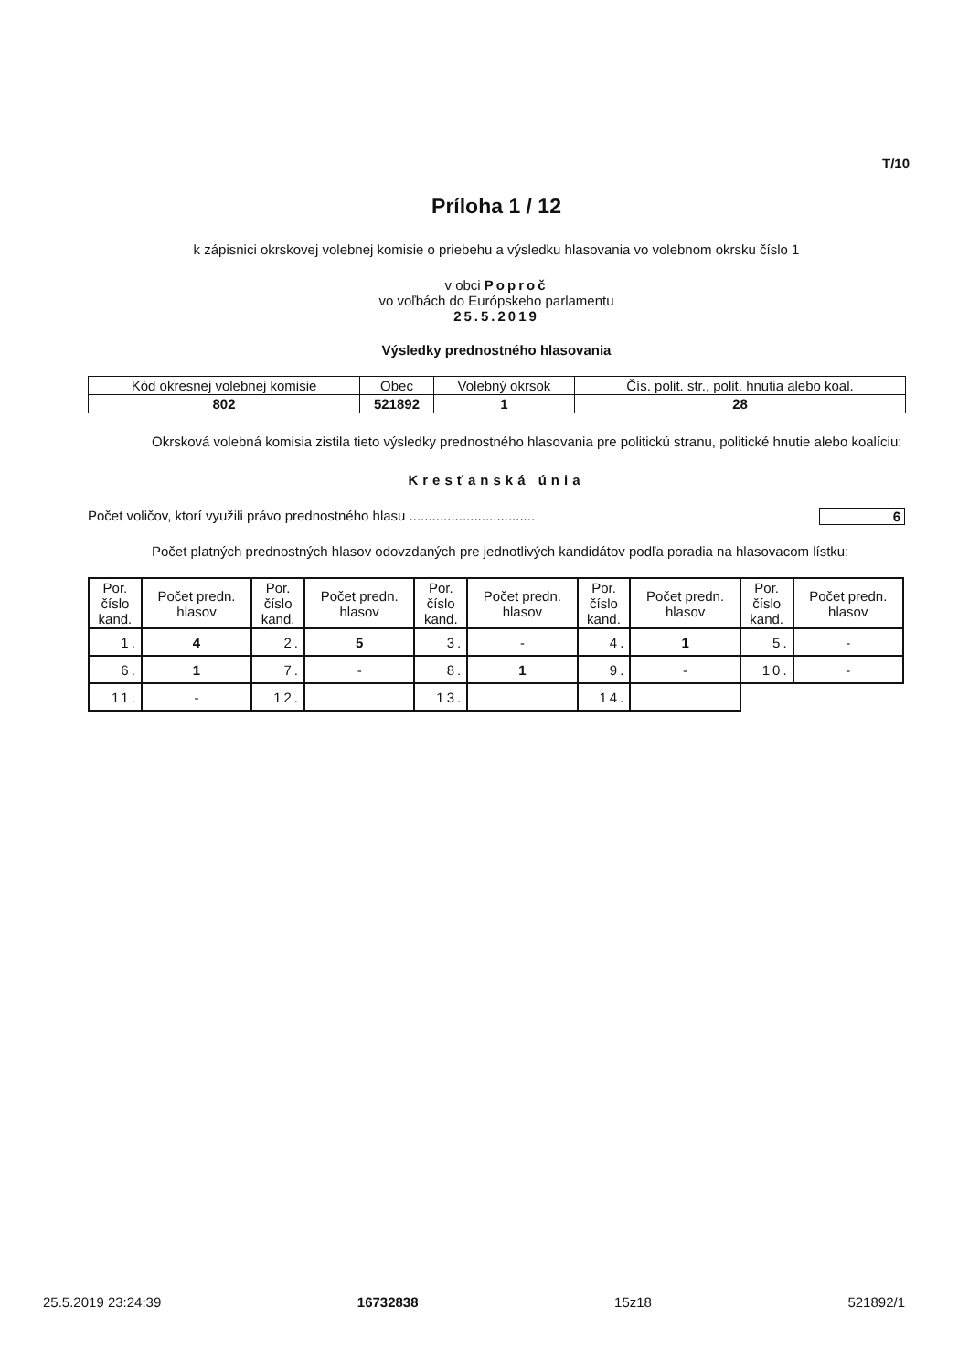T/10
Príloha 1 / 12
k zápisnici okrskovej volebnej komisie o priebehu a výsledku hlasovania vo volebnom okrsku číslo 1
v obci Poproč
vo voľbách do Európskeho parlamentu
25.5.2019
Výsledky prednostného hlasovania
| Kód okresnej volebnej komisie | Obec | Volebný okrsok | Čís. polit. str., polit. hnutia alebo koal. |
| 802 | 521892 | 1 | 28 |
Okrsková volebná komisia zistila tieto výsledky prednostného hlasovania pre politickú stranu, politické hnutie alebo koalíciu:
Kresťanská únia
Počet voličov, ktorí využili právo prednostného hlasu ................................. 6
Počet platných prednostných hlasov odovzdaných pre jednotlivých kandidátov podľa poradia na hlasovacom lístku:
| Por. číslo kand. | Počet predn. hlasov | Por. číslo kand. | Počet predn. hlasov | Por. číslo kand. | Počet predn. hlasov | Por. číslo kand. | Počet predn. hlasov | Por. číslo kand. | Počet predn. hlasov |
| --- | --- | --- | --- | --- | --- | --- | --- | --- | --- |
| 1. | 4 | 2. | 5 | 3. | - | 4. | 1 | 5. | - |
| 6. | 1 | 7. | - | 8. | 1 | 9. | - | 10. | - |
| 11. | - | 12. | | 13. | | 14. | | | |
25.5.2019 23:24:39 16732838 15z18 521892/1